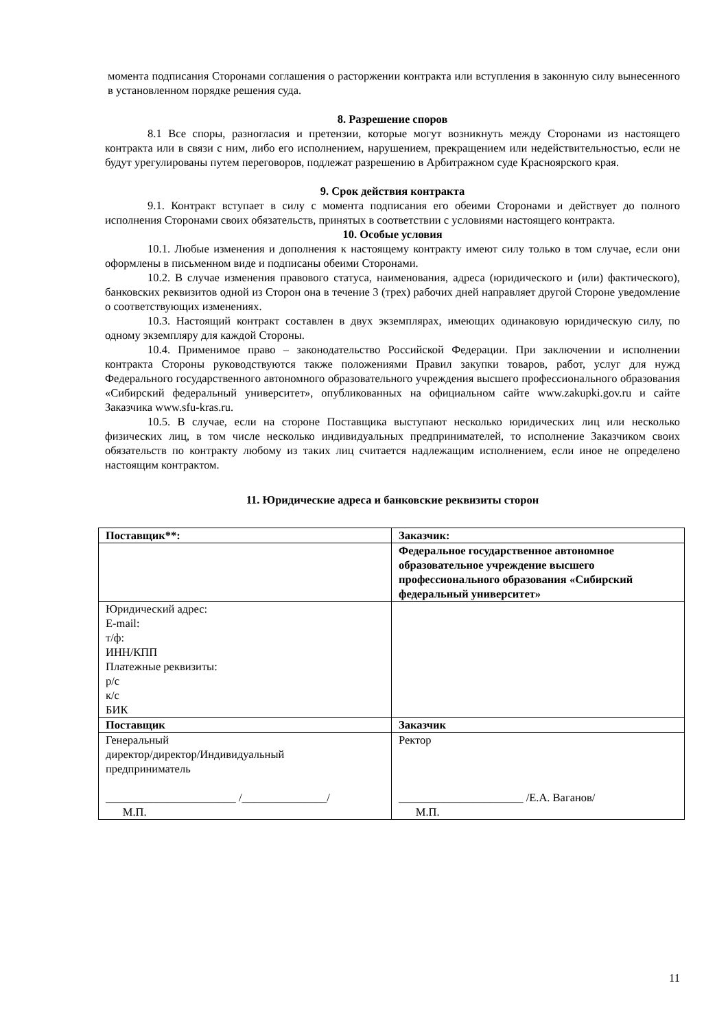момента подписания Сторонами соглашения о расторжении контракта или вступления в законную силу вынесенного в установленном порядке решения суда.
8. Разрешение споров
8.1 Все споры, разногласия и претензии, которые могут возникнуть между Сторонами из настоящего контракта или в связи с ним, либо его исполнением, нарушением, прекращением или недействительностью, если не будут урегулированы путем переговоров, подлежат разрешению в Арбитражном суде Красноярского края.
9. Срок действия контракта
9.1. Контракт вступает в силу с момента подписания его обеими Сторонами и действует до полного исполнения Сторонами своих обязательств, принятых в соответствии с условиями настоящего контракта.
10. Особые условия
10.1. Любые изменения и дополнения к настоящему контракту имеют силу только в том случае, если они оформлены в письменном виде и подписаны обеими Сторонами.
10.2. В случае изменения правового статуса, наименования, адреса (юридического и (или) фактического), банковских реквизитов одной из Сторон она в течение 3 (трех) рабочих дней направляет другой Стороне уведомление о соответствующих изменениях.
10.3. Настоящий контракт составлен в двух экземплярах, имеющих одинаковую юридическую силу, по одному экземпляру для каждой Стороны.
10.4. Применимое право – законодательство Российской Федерации. При заключении и исполнении контракта Стороны руководствуются также положениями Правил закупки товаров, работ, услуг для нужд Федерального государственного автономного образовательного учреждения высшего профессионального образования «Сибирский федеральный университет», опубликованных на официальном сайте www.zakupki.gov.ru и сайте Заказчика www.sfu-kras.ru.
10.5. В случае, если на стороне Поставщика выступают несколько юридических лиц или несколько физических лиц, в том числе несколько индивидуальных предпринимателей, то исполнение Заказчиком своих обязательств по контракту любому из таких лиц считается надлежащим исполнением, если иное не определено настоящим контрактом.
11. Юридические адреса и банковские реквизиты сторон
| Поставщик**: | Заказчик: |
| | Федеральное государственное автономное образовательное учреждение высшего профессионального образования «Сибирский федеральный университет» |
| Юридический адрес: E-mail: т/ф: ИНН/КПП Платежные реквизиты: р/с к/с БИК | |
| Поставщик | Заказчик |
| Генеральный директор/директор/Индивидуальный предприниматель _______________________ /_______________/ М.П. | Ректор ______________________ /Е.А. Ваганов/ М.П. |
11